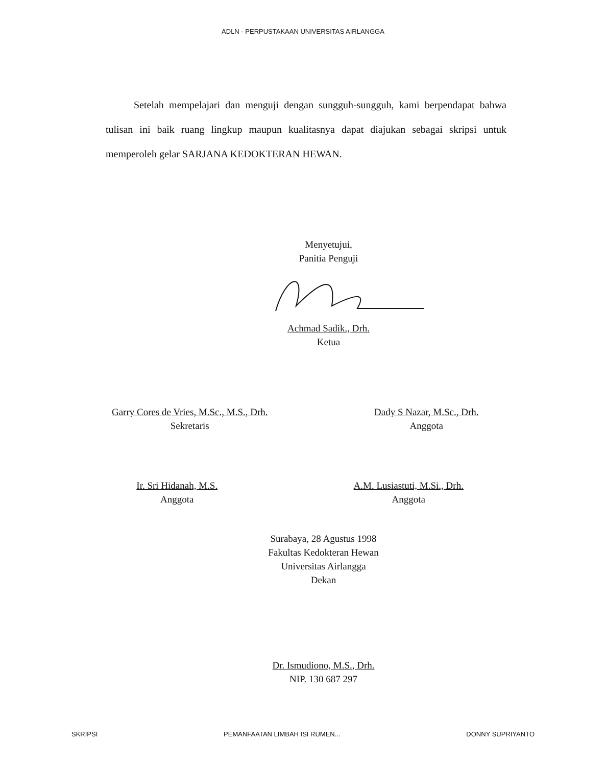ADLN - PERPUSTAKAAN UNIVERSITAS AIRLANGGA
Setelah mempelajari dan menguji dengan sungguh-sungguh, kami berpendapat bahwa tulisan ini baik ruang lingkup maupun kualitasnya dapat diajukan sebagai skripsi untuk memperoleh gelar SARJANA KEDOKTERAN HEWAN.
Menyetujui,
Panitia Penguji
Achmad Sadik., Drh.
Ketua
Garry Cores de Vries, M.Sc., M.S., Drh.
Sekretaris
Dady S Nazar, M.Sc., Drh.
Anggota
Ir. Sri Hidanah, M.S.
Anggota
A.M. Lusiastuti, M.Si., Drh.
Anggota
Surabaya, 28 Agustus 1998
Fakultas Kedokteran Hewan
Universitas Airlangga
Dekan
Dr. Ismudiono, M.S., Drh.
NIP. 130 687 297
SKRIPSI PEMANFAATAN LIMBAH ISI RUMEN... DONNY SUPRIYANTO